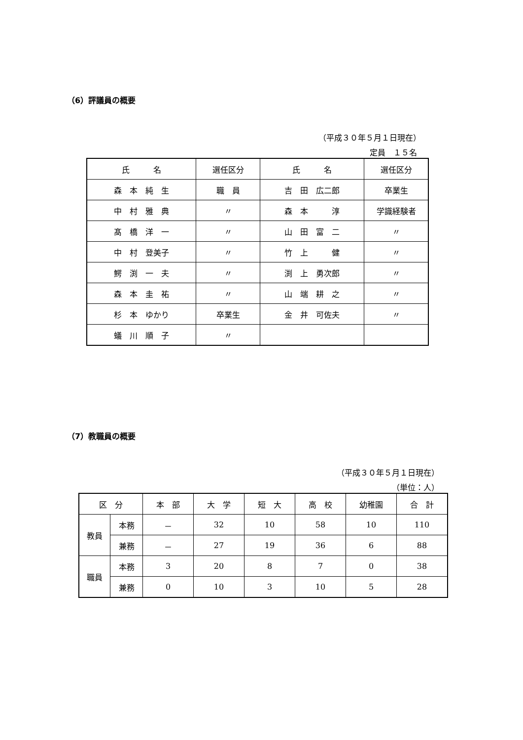（6）評議員の概要
（平成３０年５月１日現在）
定員　１５名
| 氏 名 | 選任区分 | 氏 名 | 選任区分 |
| --- | --- | --- | --- |
| 森 本 純 生 | 職 員 | 吉 田 広二郎 | 卒業生 |
| 中 村 雅 典 | 〃 | 森 本 淳 | 学識経験者 |
| 髙 橋 洋 一 | 〃 | 山 田 富 二 | 〃 |
| 中 村 登美子 | 〃 | 竹 上 健 | 〃 |
| 鰐 渕 一 夫 | 〃 | 渕 上 勇次郎 | 〃 |
| 森 本 圭 祐 | 〃 | 山 端 耕 之 | 〃 |
| 杉 本 ゆかり | 卒業生 | 金 井 可佐夫 | 〃 |
| 蟻 川 順 子 | 〃 | | |
（7）教職員の概要
（平成３０年５月１日現在）
（単位：人）
| 区 分 | | 本 部 | 大 学 | 短 大 | 高 校 | 幼稚園 | 合 計 |
| --- | --- | --- | --- | --- | --- | --- | --- |
| 教員 | 本務 | － | 32 | 10 | 58 | 10 | 110 |
| | 兼務 | － | 27 | 19 | 36 | 6 | 88 |
| 職員 | 本務 | 3 | 20 | 8 | 7 | 0 | 38 |
| | 兼務 | 0 | 10 | 3 | 10 | 5 | 28 |